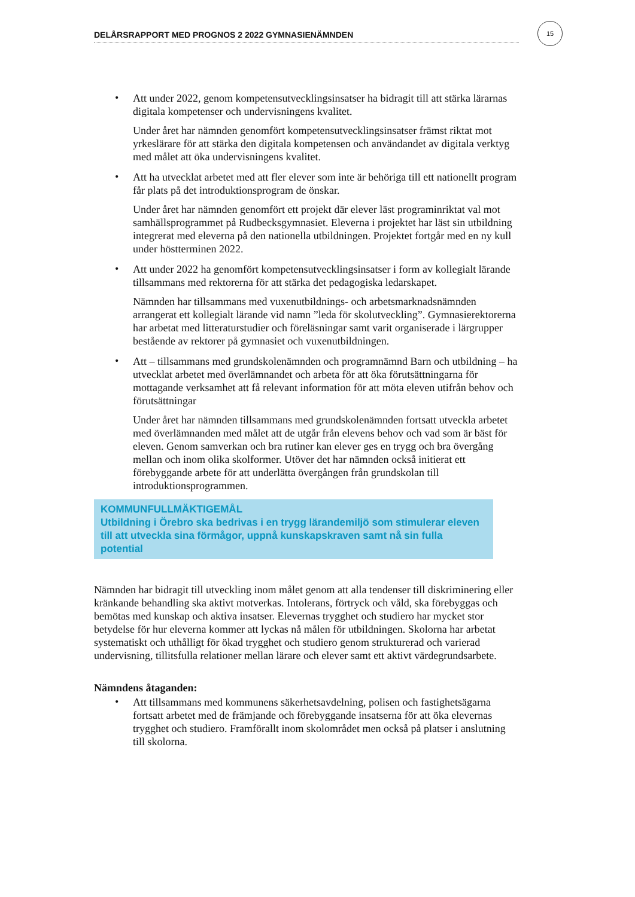DELÅRSRAPPORT MED PROGNOS 2 2022 GYMNASIENÄMNDEN
15
•
Att under 2022, genom kompetensutvecklingsinsatser ha bidragit till att stärka lärarnas digitala kompetenser och undervisningens kvalitet.
Under året har nämnden genomfört kompetensutvecklingsinsatser främst riktat mot yrkeslärare för att stärka den digitala kompetensen och användandet av digitala verktyg med målet att öka undervisningens kvalitet.
•
Att ha utvecklat arbetet med att fler elever som inte är behöriga till ett nationellt program får plats på det introduktionsprogram de önskar.
Under året har nämnden genomfört ett projekt där elever läst programinriktat val mot samhällsprogrammet på Rudbecksgymnasiet. Eleverna i projektet har läst sin utbildning integrerat med eleverna på den nationella utbildningen. Projektet fortgår med en ny kull under höstterminen 2022.
•
Att under 2022 ha genomfört kompetensutvecklingsinsatser i form av kollegialt lärande tillsammans med rektorerna för att stärka det pedagogiska ledarskapet.
Nämnden har tillsammans med vuxenutbildnings- och arbetsmarknadsnämnden arrangerat ett kollegialt lärande vid namn ”leda för skolutveckling”. Gymnasierektorerna har arbetat med litteraturstudier och föreläsningar samt varit organiserade i lärgrupper bestående av rektorer på gymnasiet och vuxenutbildningen.
•
Att – tillsammans med grundskolenämnden och programnämnd Barn och utbildning – ha utvecklat arbetet med överlämnandet och arbeta för att öka förutsättningarna för mottagande verksamhet att få relevant information för att möta eleven utifrån behov och förutsättningar
Under året har nämnden tillsammans med grundskolenämnden fortsatt utveckla arbetet med överlämnanden med målet att de utgår från elevens behov och vad som är bäst för eleven. Genom samverkan och bra rutiner kan elever ges en trygg och bra övergång mellan och inom olika skolformer. Utöver det har nämnden också initierat ett förebyggande arbete för att underlätta övergången från grundskolan till introduktionsprogrammen.
KOMMUNFULLMÄKTIGEMÅL
Utbildning i Örebro ska bedrivas i en trygg lärandemiljö som stimulerar eleven till att utveckla sina förmågor, uppnå kunskapskraven samt nå sin fulla potential
Nämnden har bidragit till utveckling inom målet genom att alla tendenser till diskriminering eller kränkande behandling ska aktivt motverkas. Intolerans, förtryck och våld, ska förebyggas och bemötas med kunskap och aktiva insatser. Elevernas trygghet och studiero har mycket stor betydelse för hur eleverna kommer att lyckas nå målen för utbildningen. Skolorna har arbetat systematiskt och uthålligt för ökad trygghet och studiero genom strukturerad och varierad undervisning, tillitsfulla relationer mellan lärare och elever samt ett aktivt värdegrundsarbete.
Nämndens åtaganden:
•
Att tillsammans med kommunens säkerhetsavdelning, polisen och fastighetsägarna fortsatt arbetet med de främjande och förebyggande insatserna för att öka elevernas trygghet och studiero. Framförallt inom skolområdet men också på platser i anslutning till skolorna.